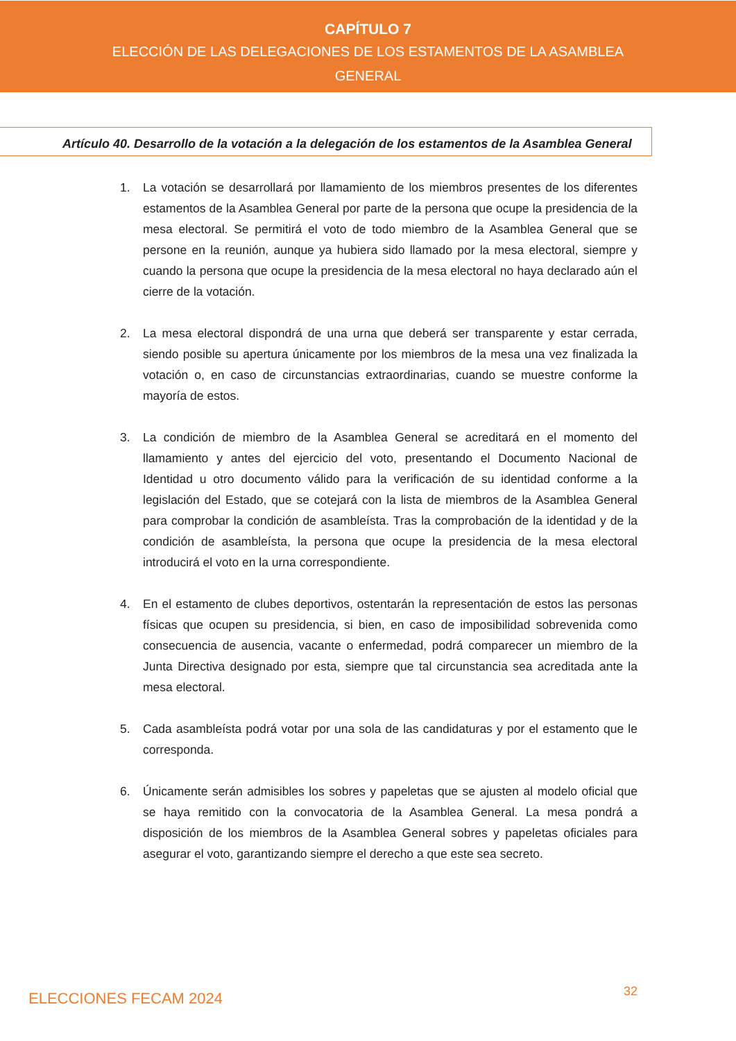CAPÍTULO 7
ELECCIÓN DE LAS DELEGACIONES DE LOS ESTAMENTOS DE LA ASAMBLEA
GENERAL
Artículo 40. Desarrollo de la votación a la delegación de los estamentos de la Asamblea General
1. La votación se desarrollará por llamamiento de los miembros presentes de los diferentes estamentos de la Asamblea General por parte de la persona que ocupe la presidencia de la mesa electoral. Se permitirá el voto de todo miembro de la Asamblea General que se persone en la reunión, aunque ya hubiera sido llamado por la mesa electoral, siempre y cuando la persona que ocupe la presidencia de la mesa electoral no haya declarado aún el cierre de la votación.
2. La mesa electoral dispondrá de una urna que deberá ser transparente y estar cerrada, siendo posible su apertura únicamente por los miembros de la mesa una vez finalizada la votación o, en caso de circunstancias extraordinarias, cuando se muestre conforme la mayoría de estos.
3. La condición de miembro de la Asamblea General se acreditará en el momento del llamamiento y antes del ejercicio del voto, presentando el Documento Nacional de Identidad u otro documento válido para la verificación de su identidad conforme a la legislación del Estado, que se cotejará con la lista de miembros de la Asamblea General para comprobar la condición de asambleísta. Tras la comprobación de la identidad y de la condición de asambleísta, la persona que ocupe la presidencia de la mesa electoral introducirá el voto en la urna correspondiente.
4. En el estamento de clubes deportivos, ostentarán la representación de estos las personas físicas que ocupen su presidencia, si bien, en caso de imposibilidad sobrevenida como consecuencia de ausencia, vacante o enfermedad, podrá comparecer un miembro de la Junta Directiva designado por esta, siempre que tal circunstancia sea acreditada ante la mesa electoral.
5. Cada asambleísta podrá votar por una sola de las candidaturas y por el estamento que le corresponda.
6. Únicamente serán admisibles los sobres y papeletas que se ajusten al modelo oficial que se haya remitido con la convocatoria de la Asamblea General. La mesa pondrá a disposición de los miembros de la Asamblea General sobres y papeletas oficiales para asegurar el voto, garantizando siempre el derecho a que este sea secreto.
ELECCIONES FECAM 2024 32